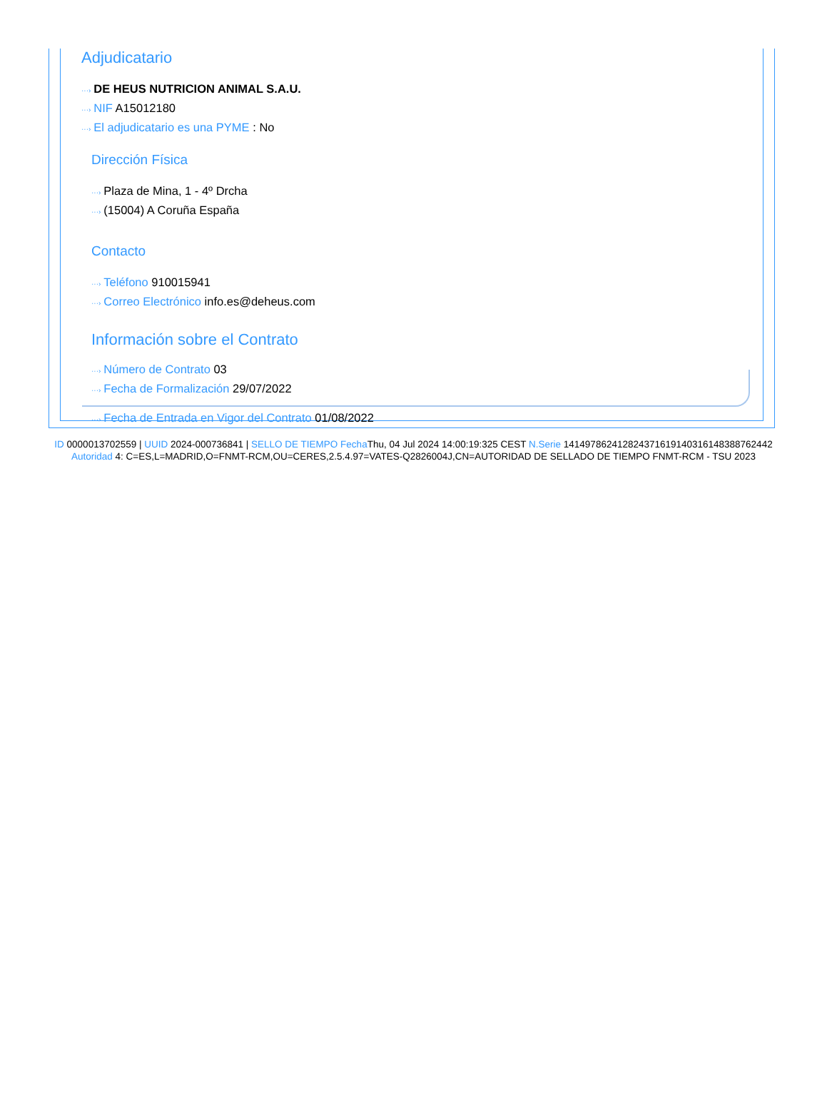Adjudicatario
···› DE HEUS NUTRICION ANIMAL S.A.U.
···› NIF A15012180
···› El adjudicatario es una PYME : No
Dirección Física
···› Plaza de Mina, 1 - 4º Drcha
···› (15004) A Coruña España
Contacto
···› Teléfono 910015941
···› Correo Electrónico info.es@deheus.com
Información sobre el Contrato
···› Número de Contrato 03
···› Fecha de Formalización 29/07/2022
···› Fecha de Entrada en Vigor del Contrato 01/08/2022
ID 0000013702559 | UUID 2024-000736841 | SELLO DE TIEMPO Fecha Thu, 04 Jul 2024 14:00:19:325 CEST N.Serie 141497862412824371619140316148388762442 Autoridad 4: C=ES,L=MADRID,O=FNMT-RCM,OU=CERES,2.5.4.97=VATES-Q2826004J,CN=AUTORIDAD DE SELLADO DE TIEMPO FNMT-RCM - TSU 2023